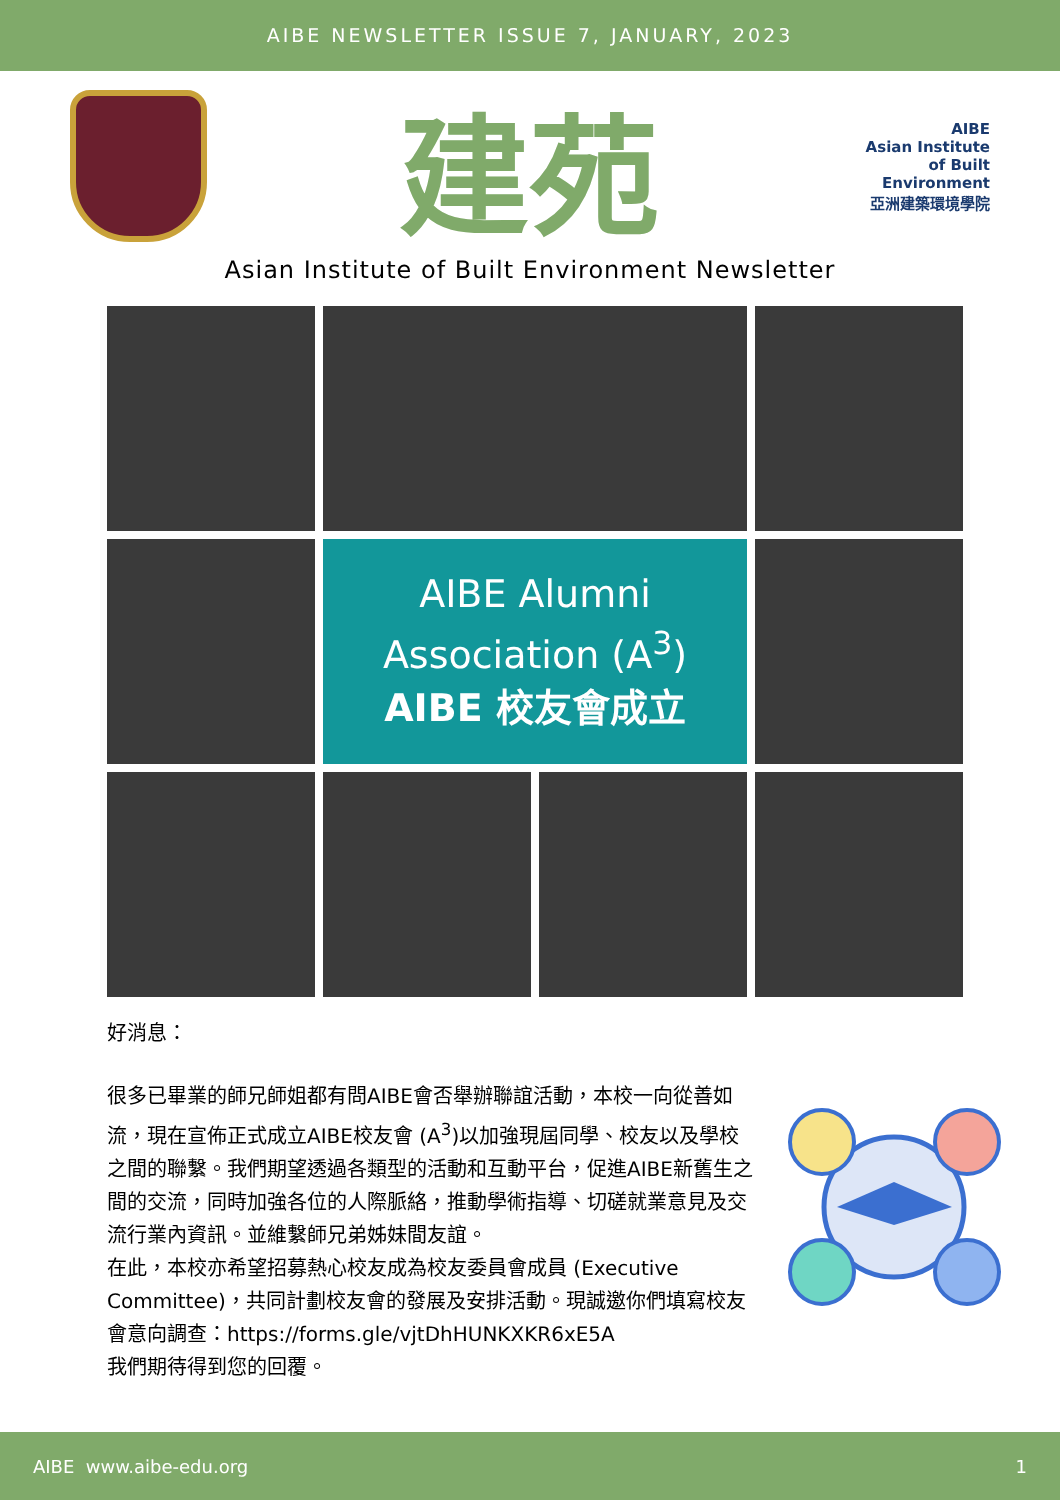AIBE NEWSLETTER ISSUE 7, JANUARY, 2023
建苑
AIBE
Asian Institute of Built Environment
亞洲建築環境學院
Asian Institute of Built Environment Newsletter
AIBE Alumni
Association (A<sup>3</sup>)
AIBE 校友會成立
好消息：
很多已畢業的師兄師姐都有問AIBE會否舉辦聯誼活動，本校一向從善如流，現在宣佈正式成立AIBE校友會 (A<sup>3</sup>)以加強現屆同學、校友以及學校之間的聯繫。我們期望透過各類型的活動和互動平台，促進AIBE新舊生之間的交流，同時加強各位的人際脈絡，推動學術指導、切磋就業意見及交流行業內資訊。並維繫師兄弟姊妹間友誼。
在此，本校亦希望招募熱心校友成為校友委員會成員 (Executive Committee)，共同計劃校友會的發展及安排活動。現誠邀你們填寫校友會意向調查：https://forms.gle/vjtDhHUNKXKR6xE5A
我們期待得到您的回覆。
AIBE www.aibe-edu.org 1